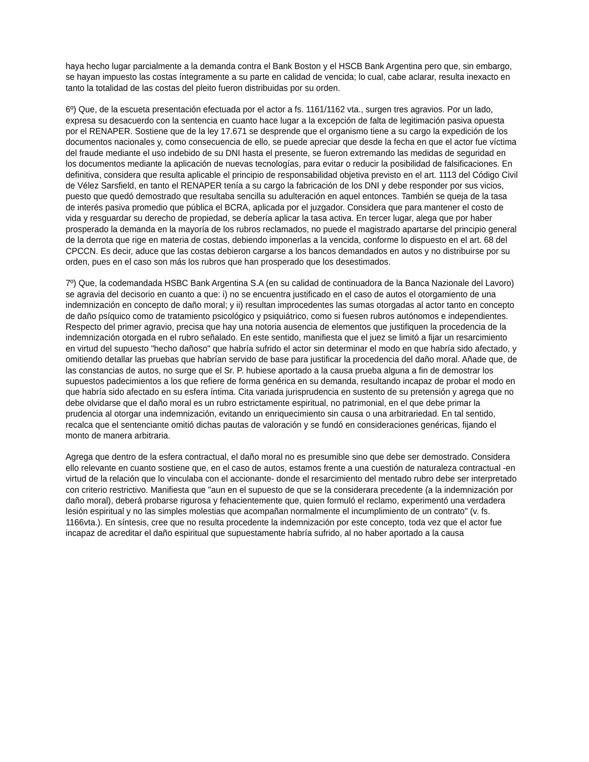haya hecho lugar parcialmente a la demanda contra el Bank Boston y el HSCB Bank Argentina pero que, sin embargo, se hayan impuesto las costas íntegramente a su parte en calidad de vencida; lo cual, cabe aclarar, resulta inexacto en tanto la totalidad de las costas del pleito fueron distribuidas por su orden.
6º) Que, de la escueta presentación efectuada por el actor a fs. 1161/1162 vta., surgen tres agravios. Por un lado, expresa su desacuerdo con la sentencia en cuanto hace lugar a la excepción de falta de legitimación pasiva opuesta por el RENAPER. Sostiene que de la ley 17.671 se desprende que el organismo tiene a su cargo la expedición de los documentos nacionales y, como consecuencia de ello, se puede apreciar que desde la fecha en que el actor fue víctima del fraude mediante el uso indebido de su DNI hasta el presente, se fueron extremando las medidas de seguridad en los documentos mediante la aplicación de nuevas tecnologías, para evitar o reducir la posibilidad de falsificaciones. En definitiva, considera que resulta aplicable el principio de responsabilidad objetiva previsto en el art. 1113 del Código Civil de Vélez Sarsfield, en tanto el RENAPER tenía a su cargo la fabricación de los DNI y debe responder por sus vicios, puesto que quedó demostrado que resultaba sencilla su adulteración en aquel entonces. También se queja de la tasa de interés pasiva promedio que pública el BCRA, aplicada por el juzgador. Considera que para mantener el costo de vida y resguardar su derecho de propiedad, se debería aplicar la tasa activa. En tercer lugar, alega que por haber prosperado la demanda en la mayoría de los rubros reclamados, no puede el magistrado apartarse del principio general de la derrota que rige en materia de costas, debiendo imponerlas a la vencida, conforme lo dispuesto en el art. 68 del CPCCN. Es decir, aduce que las costas debieron cargarse a los bancos demandados en autos y no distribuirse por su orden, pues en el caso son más los rubros que han prosperado que los desestimados.
7º) Que, la codemandada HSBC Bank Argentina S.A (en su calidad de continuadora de la Banca Nazionale del Lavoro) se agravia del decisorio en cuanto a que: i) no se encuentra justificado en el caso de autos el otorgamiento de una indemnización en concepto de daño moral; y ii) resultan improcedentes las sumas otorgadas al actor tanto en concepto de daño psíquico como de tratamiento psicológico y psiquiátrico, como si fuesen rubros autónomos e independientes. Respecto del primer agravio, precisa que hay una notoria ausencia de elementos que justifiquen la procedencia de la indemnización otorgada en el rubro señalado. En este sentido, manifiesta que el juez se limitó a fijar un resarcimiento en virtud del supuesto "hecho dañoso" que habría sufrido el actor sin determinar el modo en que habría sido afectado, y omitiendo detallar las pruebas que habrían servido de base para justificar la procedencia del daño moral. Añade que, de las constancias de autos, no surge que el Sr. P. hubiese aportado a la causa prueba alguna a fin de demostrar los supuestos padecimientos a los que refiere de forma genérica en su demanda, resultando incapaz de probar el modo en que habría sido afectado en su esfera íntima. Cita variada jurisprudencia en sustento de su pretensión y agrega que no debe olvidarse que el daño moral es un rubro estrictamente espiritual, no patrimonial, en el que debe primar la prudencia al otorgar una indemnización, evitando un enriquecimiento sin causa o una arbitrariedad. En tal sentido, recalca que el sentenciante omitió dichas pautas de valoración y se fundó en consideraciones genéricas, fijando el monto de manera arbitraria.
Agrega que dentro de la esfera contractual, el daño moral no es presumible sino que debe ser demostrado. Considera ello relevante en cuanto sostiene que, en el caso de autos, estamos frente a una cuestión de naturaleza contractual -en virtud de la relación que lo vinculaba con el accionante- donde el resarcimiento del mentado rubro debe ser interpretado con criterio restrictivo. Manifiesta que "aun en el supuesto de que se la considerara precedente (a la indemnización por daño moral), deberá probarse rigurosa y fehacientemente que, quien formuló el reclamo, experimentó una verdadera lesión espiritual y no las simples molestias que acompañan normalmente el incumplimiento de un contrato" (v. fs. 1166vta.). En síntesis, cree que no resulta procedente la indemnización por este concepto, toda vez que el actor fue incapaz de acreditar el daño espiritual que supuestamente habría sufrido, al no haber aportado a la causa